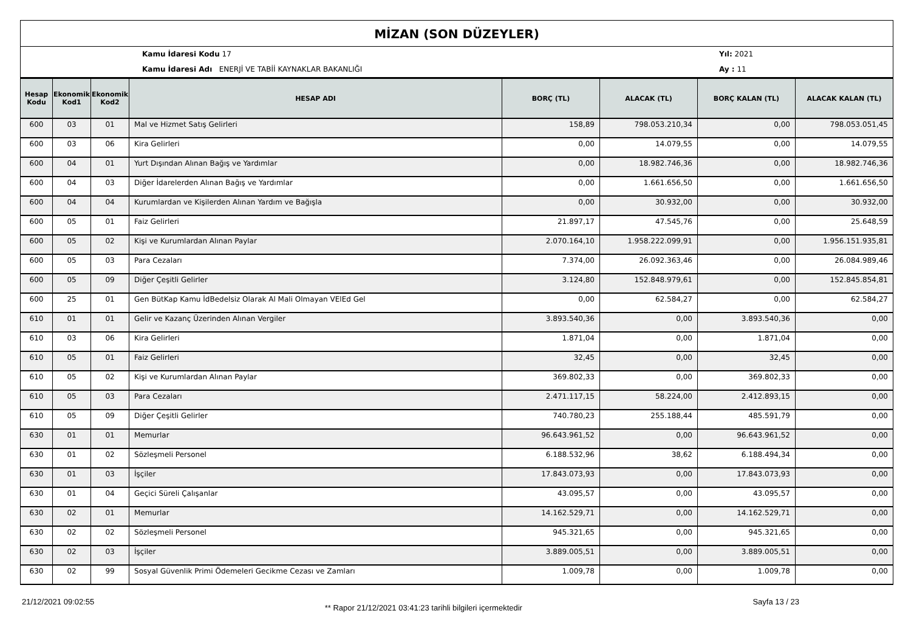MİZAN (SON DÜZEYLER)
Kamu İdaresi Kodu 17
Kamu İdaresi Adı ENERJİ VE TABİİ KAYNAKLAR BAKANLIĞI
Yıl: 2021
Ay : 11
| Hesap Kodu | Ekonomik Kod1 | Ekonomik Kod2 | HESAP ADI | BORÇ (TL) | ALACAK (TL) | BORÇ KALAN (TL) | ALACAK KALAN (TL) |
| --- | --- | --- | --- | --- | --- | --- | --- |
| 600 | 03 | 01 | Mal ve Hizmet Satış Gelirleri | 158,89 | 798.053.210,34 | 0,00 | 798.053.051,45 |
| 600 | 03 | 06 | Kira Gelirleri | 0,00 | 14.079,55 | 0,00 | 14.079,55 |
| 600 | 04 | 01 | Yurt Dışından Alınan Bağış ve Yardımlar | 0,00 | 18.982.746,36 | 0,00 | 18.982.746,36 |
| 600 | 04 | 03 | Diğer İdarelerden Alınan Bağış ve Yardımlar | 0,00 | 1.661.656,50 | 0,00 | 1.661.656,50 |
| 600 | 04 | 04 | Kurumlardan ve Kişilerden Alınan Yardım ve Bağışla | 0,00 | 30.932,00 | 0,00 | 30.932,00 |
| 600 | 05 | 01 | Faiz Gelirleri | 21.897,17 | 47.545,76 | 0,00 | 25.648,59 |
| 600 | 05 | 02 | Kişi ve Kurumlardan Alınan Paylar | 2.070.164,10 | 1.958.222.099,91 | 0,00 | 1.956.151.935,81 |
| 600 | 05 | 03 | Para Cezaları | 7.374,00 | 26.092.363,46 | 0,00 | 26.084.989,46 |
| 600 | 05 | 09 | Diğer Çeşitli Gelirler | 3.124,80 | 152.848.979,61 | 0,00 | 152.845.854,81 |
| 600 | 25 | 01 | Gen BütKap Kamu İdBedelsiz Olarak Al Mali Olmayan VElEd Gel | 0,00 | 62.584,27 | 0,00 | 62.584,27 |
| 610 | 01 | 01 | Gelir ve Kazanç Üzerinden Alınan Vergiler | 3.893.540,36 | 0,00 | 3.893.540,36 | 0,00 |
| 610 | 03 | 06 | Kira Gelirleri | 1.871,04 | 0,00 | 1.871,04 | 0,00 |
| 610 | 05 | 01 | Faiz Gelirleri | 32,45 | 0,00 | 32,45 | 0,00 |
| 610 | 05 | 02 | Kişi ve Kurumlardan Alınan Paylar | 369.802,33 | 0,00 | 369.802,33 | 0,00 |
| 610 | 05 | 03 | Para Cezaları | 2.471.117,15 | 58.224,00 | 2.412.893,15 | 0,00 |
| 610 | 05 | 09 | Diğer Çeşitli Gelirler | 740.780,23 | 255.188,44 | 485.591,79 | 0,00 |
| 630 | 01 | 01 | Memurlar | 96.643.961,52 | 0,00 | 96.643.961,52 | 0,00 |
| 630 | 01 | 02 | Sözleşmeli Personel | 6.188.532,96 | 38,62 | 6.188.494,34 | 0,00 |
| 630 | 01 | 03 | İşçiler | 17.843.073,93 | 0,00 | 17.843.073,93 | 0,00 |
| 630 | 01 | 04 | Geçici Süreli Çalışanlar | 43.095,57 | 0,00 | 43.095,57 | 0,00 |
| 630 | 02 | 01 | Memurlar | 14.162.529,71 | 0,00 | 14.162.529,71 | 0,00 |
| 630 | 02 | 02 | Sözleşmeli Personel | 945.321,65 | 0,00 | 945.321,65 | 0,00 |
| 630 | 02 | 03 | İşçiler | 3.889.005,51 | 0,00 | 3.889.005,51 | 0,00 |
| 630 | 02 | 99 | Sosyal Güvenlik Primi Ödemeleri Gecikme Cezası ve Zamları | 1.009,78 | 0,00 | 1.009,78 | 0,00 |
21/12/2021 09:02:55 ** Rapor 21/12/2021 03:41:23 tarihli bilgileri içermektedir Sayfa 13 / 23